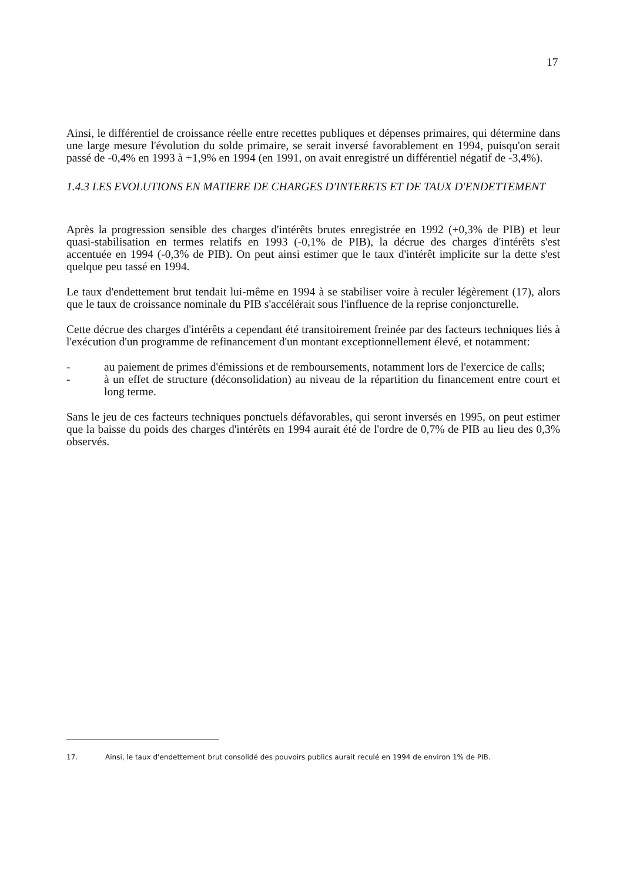17
Ainsi, le différentiel de croissance réelle entre recettes publiques et dépenses primaires, qui détermine dans une large mesure l'évolution du solde primaire, se serait inversé favorablement en 1994, puisqu'on serait passé de -0,4% en 1993 à +1,9% en 1994 (en 1991, on avait enregistré un différentiel négatif de -3,4%).
1.4.3 LES EVOLUTIONS EN MATIERE DE CHARGES D'INTERETS ET DE TAUX D'ENDETTEMENT
Après la progression sensible des charges d'intérêts brutes enregistrée en 1992 (+0,3% de PIB) et leur quasi-stabilisation en termes relatifs en 1993 (-0,1% de PIB), la décrue des charges d'intérêts s'est accentuée en 1994 (-0,3% de PIB). On peut ainsi estimer que le taux d'intérêt implicite sur la dette s'est quelque peu tassé en 1994.
Le taux d'endettement brut tendait lui-même en 1994 à se stabiliser voire à reculer légèrement (17), alors que le taux de croissance nominale du PIB s'accélérait sous l'influence de la reprise conjoncturelle.
Cette décrue des charges d'intérêts a cependant été transitoirement freinée par des facteurs techniques liés à l'exécution d'un programme de refinancement d'un montant exceptionnellement élevé, et notamment:
- au paiement de primes d'émissions et de remboursements, notamment lors de l'exercice de calls;
- à un effet de structure (déconsolidation) au niveau de la répartition du financement entre court et long terme.
Sans le jeu de ces facteurs techniques ponctuels défavorables, qui seront inversés en 1995, on peut estimer que la baisse du poids des charges d'intérêts en 1994 aurait été de l'ordre de 0,7% de PIB au lieu des 0,3% observés.
17. Ainsi, le taux d'endettement brut consolidé des pouvoirs publics aurait reculé en 1994 de environ 1% de PIB.